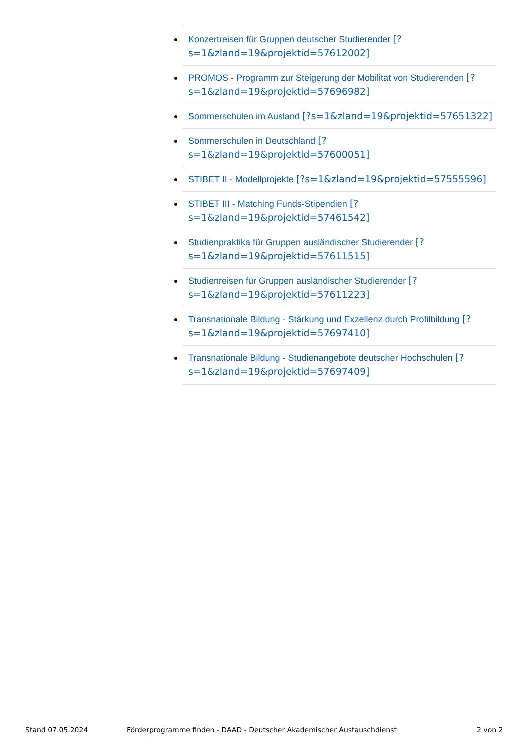Konzertreisen für Gruppen deutscher Studierender [?s=1&zland=19&projektid=57612002]
PROMOS - Programm zur Steigerung der Mobilität von Studierenden [?s=1&zland=19&projektid=57696982]
Sommerschulen im Ausland [?s=1&zland=19&projektid=57651322]
Sommerschulen in Deutschland [?s=1&zland=19&projektid=57600051]
STIBET II - Modellprojekte [?s=1&zland=19&projektid=57555596]
STIBET III - Matching Funds-Stipendien [?s=1&zland=19&projektid=57461542]
Studienpraktika für Gruppen ausländischer Studierender [?s=1&zland=19&projektid=57611515]
Studienreisen für Gruppen ausländischer Studierender [?s=1&zland=19&projektid=57611223]
Transnationale Bildung - Stärkung und Exzellenz durch Profilbildung [?s=1&zland=19&projektid=57697410]
Transnationale Bildung - Studienangebote deutscher Hochschulen [?s=1&zland=19&projektid=57697409]
Stand 07.05.2024
Förderprogramme finden - DAAD - Deutscher Akademischer Austauschdienst
2 von 2